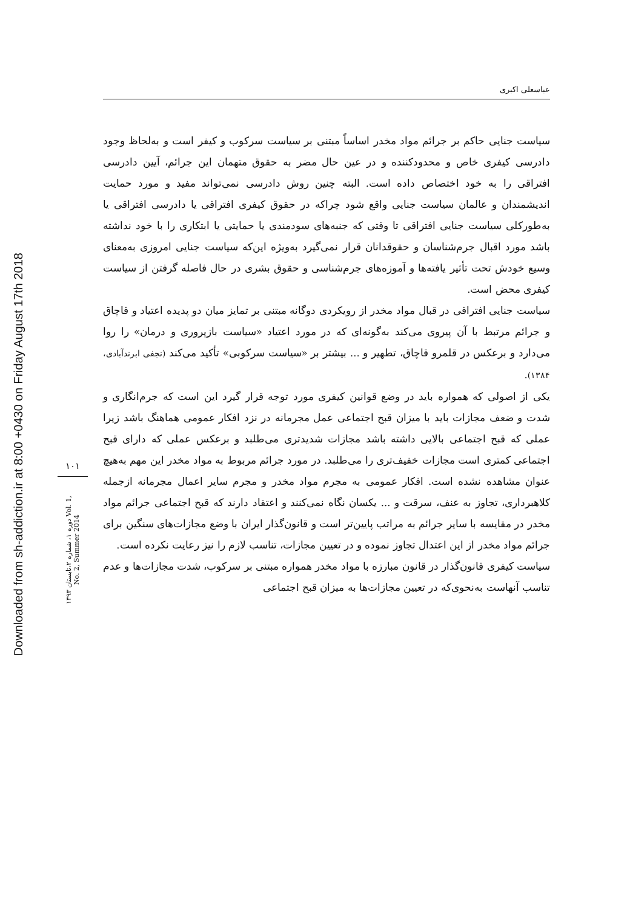Downloaded from sh-addiction.ir at 8:00 +0430 on Friday August 17th 2018
۱۰۱
دوره ۱، شماره ۲،تابستان ۱۳۹۳ Vol. 1, No. 2, Summer 2014
عباسعلی اکبری
سیاست جنایی حاکم بر جرائم مواد مخدر اساساً مبتنی بر سیاست سرکوب و کیفر است و به‌لحاظ وجود دادرسی کیفری خاص و محدودکننده و در عین حال مضر به حقوق متهمان این جرائم، آیین دادرسی افتراقی را به خود اختصاص داده است. البته چنین روش دادرسی نمی‌تواند مفید و مورد حمایت اندیشمندان و عالمان سیاست جنایی واقع شود چراکه در حقوق کیفری افتراقی یا دادرسی افتراقی یا به‌طورکلی سیاست جنایی افتراقی تا وقتی که جنبه‌های سودمندی یا حمایتی یا ابتکاری را با خود نداشته باشد مورد اقبال جرم‌شناسان و حقوقدانان قرار نمی‌گیرد به‌ویژه این‌که سیاست جنایی امروزی به‌معنای وسیع خودش تحت تأثیر یافته‌ها و آموزه‌های جرم‌شناسی و حقوق بشری در حال فاصله گرفتن از سیاست کیفری محض است.
سیاست جنایی افتراقی در قبال مواد مخدر از رویکردی دوگانه مبتنی بر تمایز میان دو پدیده اعتیاد و قاچاق و جرائم مرتبط با آن پیروی می‌کند به‌گونه‌ای که در مورد اعتیاد «سیاست بازپروری و درمان» را روا می‌دارد و برعکس در قلمرو قاچاق، تطهیر و ... بیشتر بر «سیاست سرکوبی» تأکید می‌کند (نجفی ابرندآبادی، ۱۳۸۴).
یکی از اصولی که همواره باید در وضع قوانین کیفری مورد توجه قرار گیرد این است که جرم‌انگاری و شدت و ضعف مجازات باید با میزان قبح اجتماعی عمل مجرمانه در نزد افکار عمومی هماهنگ باشد زیرا عملی که قبح اجتماعی بالایی داشته باشد مجازات شدیدتری می‌طلبد و برعکس عملی که دارای قبح اجتماعی کمتری است مجازات خفیف‌تری را می‌طلبد. در مورد جرائم مربوط به مواد مخدر این مهم به‌هیچ عنوان مشاهده نشده است. افکار عمومی به مجرم مواد مخدر و مجرم سایر اعمال مجرمانه ازجمله کلاهبرداری، تجاوز به عنف، سرقت و ... یکسان نگاه نمی‌کنند و اعتقاد دارند که قبح اجتماعی جرائم مواد مخدر در مقایسه با سایر جرائم به مراتب پایین‌تر است و قانون‌گذار ایران با وضع مجازات‌های سنگین برای جرائم مواد مخدر از این اعتدال تجاوز نموده و در تعیین مجازات، تناسب لازم را نیز رعایت نکرده است.
سیاست کیفری قانون‌گذار در قانون مبارزه با مواد مخدر همواره مبتنی بر سرکوب، شدت مجازات‌ها و عدم تناسب آنهاست به‌نحوی‌که در تعیین مجازات‌ها به میزان قبح اجتماعی